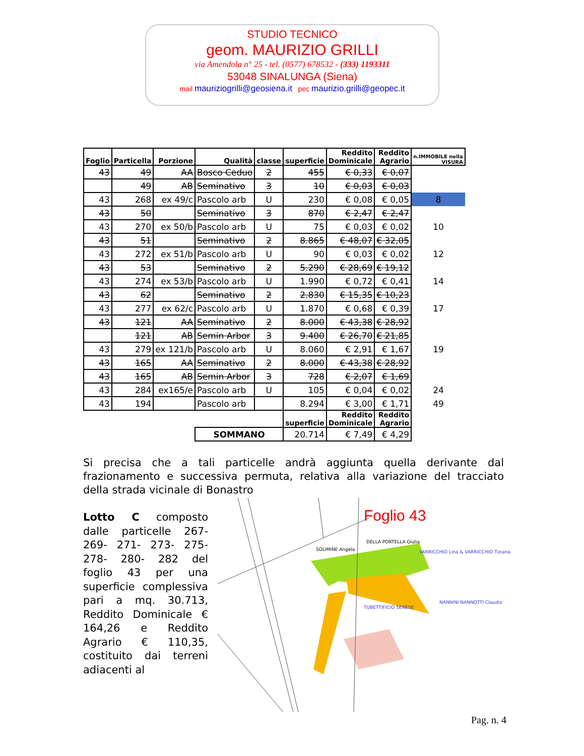STUDIO TECNICO
geom. MAURIZIO GRILLI
via Amendola n° 25 - tel. (0577) 678532 - (333) 1193311
53048 SINALUNGA (Siena)
mail mauriziogrilli@geosiena.it pec maurizio.grilli@geopec.it
| Foglio | Particella | Porzione | Qualità | classe | superficie | Reddito Dominicale | Reddito Agrario | n.IMMOBILE nella VISURA |
| --- | --- | --- | --- | --- | --- | --- | --- | --- |
| 43 | 49 | AA | Bosco Ceduo | 2 | 455 | € 0,33 | € 0,07 | |
| | 49 | AB | Seminativo | 3 | 10 | € 0,03 | € 0,03 | |
| 43 | 268 | ex 49/c | Pascolo arb | U | 230 | € 0,08 | € 0,05 | 8 |
| 43 | 50 | | Seminativo | 3 | 870 | € 2,47 | € 2,47 | |
| 43 | 270 | ex 50/b | Pascolo arb | U | 75 | € 0,03 | € 0,02 | 10 |
| 43 | 51 | | Seminativo | 2 | 8.865 | € 48,07 | € 32,05 | |
| 43 | 272 | ex 51/b | Pascolo arb | U | 90 | € 0,03 | € 0,02 | 12 |
| 43 | 53 | | Seminativo | 2 | 5.290 | € 28,69 | € 19,12 | |
| 43 | 274 | ex 53/b | Pascolo arb | U | 1.990 | € 0,72 | € 0,41 | 14 |
| 43 | 62 | | Seminativo | 2 | 2.830 | € 15,35 | € 10,23 | |
| 43 | 277 | ex 62/c | Pascolo arb | U | 1.870 | € 0,68 | € 0,39 | 17 |
| 43 | 121 | AA | Seminativo | 2 | 8.000 | € 43,38 | € 28,92 | |
| | 121 | AB | Semin Arbor | 3 | 9.400 | € 26,70 | € 21,85 | |
| 43 | 279 | ex 121/b | Pascolo arb | U | 8.060 | € 2,91 | € 1,67 | 19 |
| 43 | 165 | AA | Seminativo | 2 | 8.000 | € 43,38 | € 28,92 | |
| 43 | 165 | AB | Semin Arbor | 3 | 728 | € 2,07 | € 1,69 | |
| 43 | 284 | ex165/e | Pascolo arb | U | 105 | € 0,04 | € 0,02 | 24 |
| 43 | 194 | | Pascolo arb | | 8.294 | € 3,00 | € 1,71 | 49 |
| | | | | | superficie | Reddito Dominicale | Reddito Agrario | |
| | | | SOMMANO | | 20.714 | € 7,49 | € 4,29 | |
Si precisa che a tali particelle andrà aggiunta quella derivante dal frazionamento e successiva permuta, relativa alla variazione del tracciato della strada vicinale di Bonastro
Lotto C composto dalle particelle 267-269- 271- 273- 275-278- 280- 282 del foglio 43 per una superficie complessiva pari a mq. 30.713, Reddito Dominicale € 164,26 e Reddito Agrario € 110,35, costituito dai terreni adiacenti al
Foglio 43
SOLIMINE Angela
DELLA PORTELLA Giulia
VARRICCHIO Lina & VARRICCHIO Tiziana
TUBETTIFICIO SENESE
NANNINI NANNOTTI Claudio
Pag. n. 4